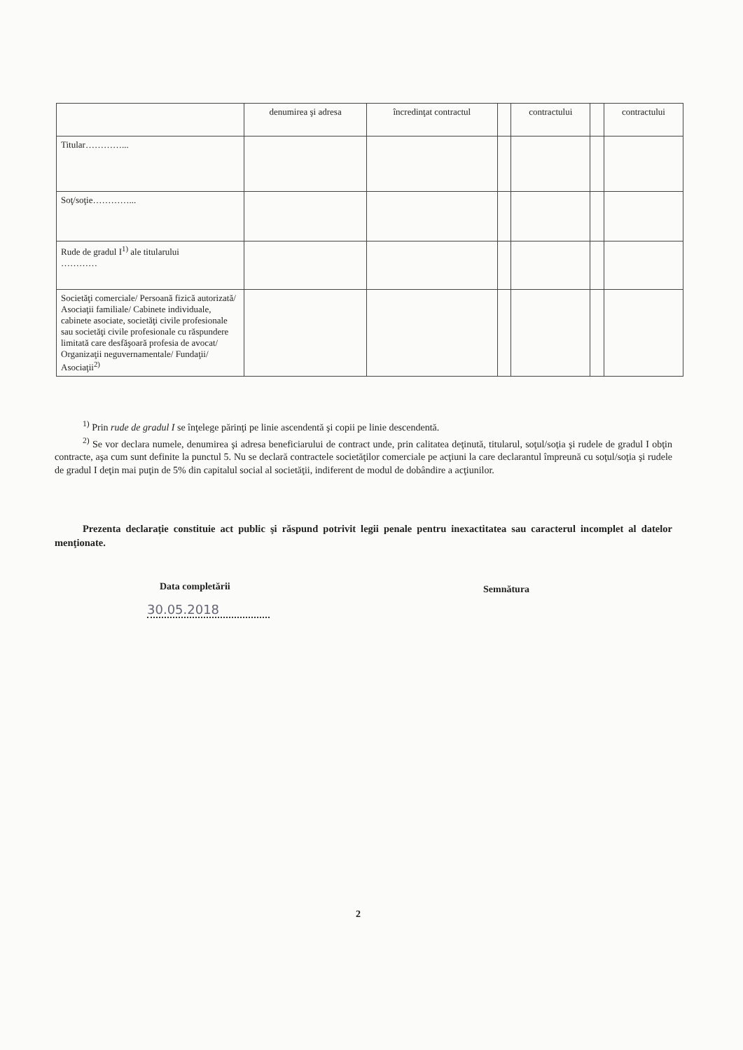| | denumirea şi adresa | încredinţat contractul | | contractului | | contractului |
| Titular…………... | | | | | | |
| Soţ/soţie…………... | | | | | | |
| Rude de gradul I<sup>1)</sup> ale titularului ………… | | | | | | |
| Societăţi comerciale/ Persoană fizică autorizată/ Asociaţii familiale/ Cabinete individuale, cabinete asociate, societăţi civile profesionale sau societăţi civile profesionale cu răspundere limitată care desfăşoară profesia de avocat/ Organizaţii neguvernamentale/ Fundaţii/ Asociaţii<sup>2)</sup> | | | | | | |
<sup>1)</sup> Prin rude de gradul I se înţelege părinţi pe linie ascendentă şi copii pe linie descendentă.
<sup>2)</sup> Se vor declara numele, denumirea şi adresa beneficiarului de contract unde, prin calitatea deţinută, titularul, soţul/soţia şi rudele de gradul I obţin contracte, aşa cum sunt definite la punctul 5. Nu se declară contractele societăţilor comerciale pe acţiuni la care declarantul împreună cu soţul/soţia şi rudele de gradul I deţin mai puţin de 5% din capitalul social al societăţii, indiferent de modul de dobândire a acţiunilor.
Prezenta declaraţie constituie act public şi răspund potrivit legii penale pentru inexactitatea sau caracterul incomplet al datelor menţionate.
Data completării Semnătura
30.05.2018
2